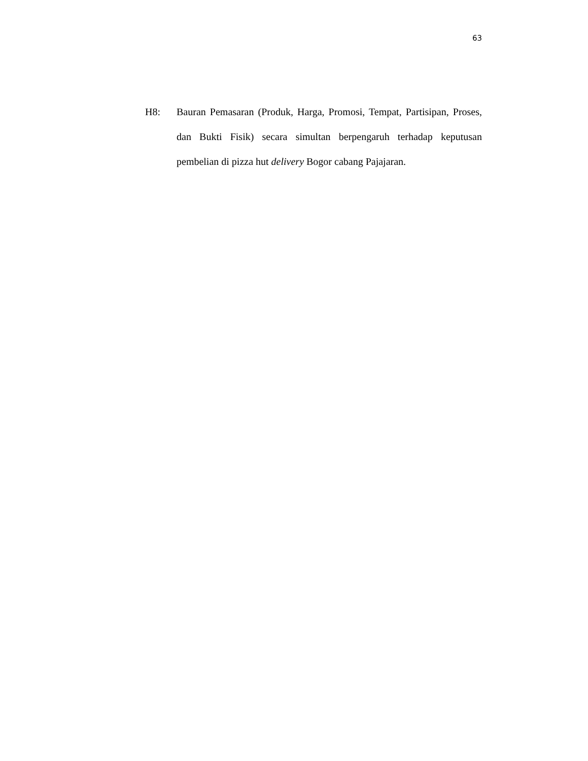63
H8: Bauran Pemasaran (Produk, Harga, Promosi, Tempat, Partisipan, Proses, dan Bukti Fisik) secara simultan berpengaruh terhadap keputusan pembelian di pizza hut delivery Bogor cabang Pajajaran.